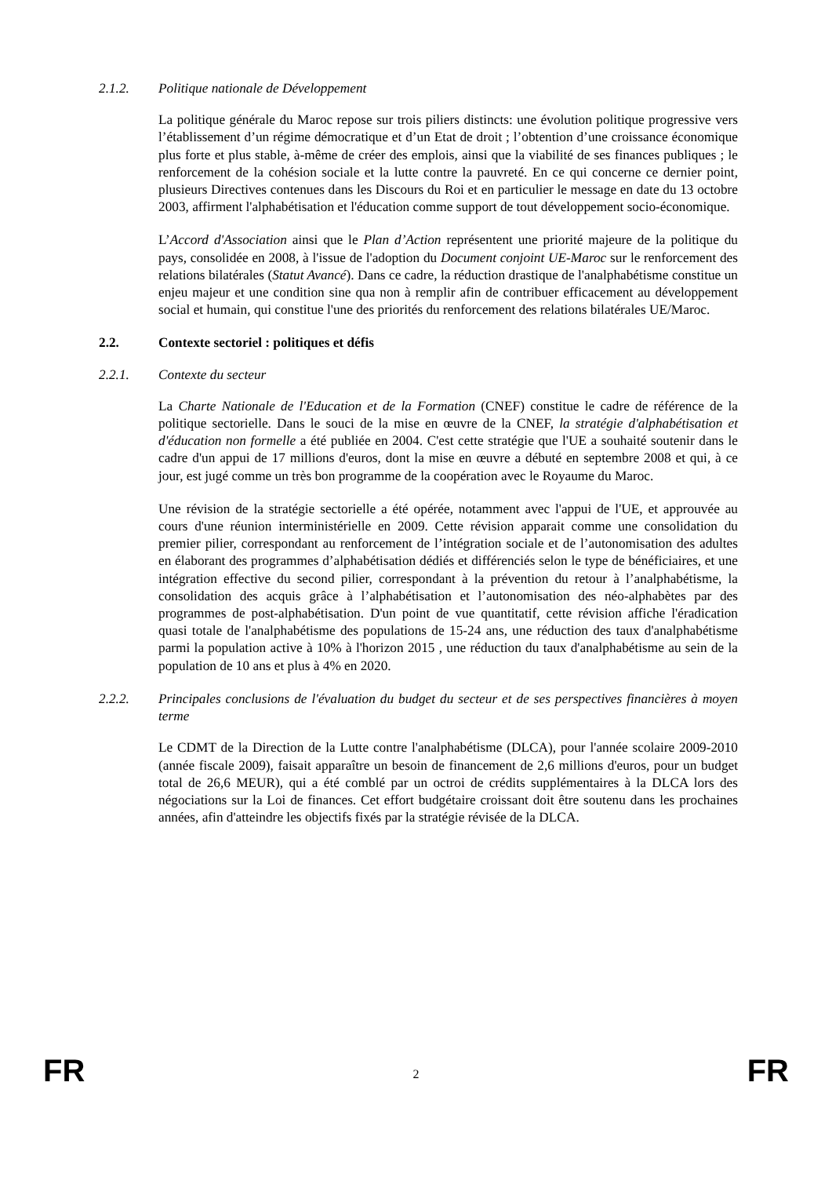2.1.2. Politique nationale de Développement
La politique générale du Maroc repose sur trois piliers distincts: une évolution politique progressive vers l’établissement d’un régime démocratique et d’un Etat de droit ; l’obtention d’une croissance économique plus forte et plus stable, à-même de créer des emplois, ainsi que la viabilité de ses finances publiques ; le renforcement de la cohésion sociale et la lutte contre la pauvreté. En ce qui concerne ce dernier point, plusieurs Directives contenues dans les Discours du Roi et en particulier le message en date du 13 octobre 2003, affirment l'alphabétisation et l'éducation comme support de tout développement socio-économique.
L’Accord d'Association ainsi que le Plan d’Action représentent une priorité majeure de la politique du pays, consolidée en 2008, à l'issue de l'adoption du Document conjoint UE-Maroc sur le renforcement des relations bilatérales (Statut Avancé). Dans ce cadre, la réduction drastique de l'analphabétisme constitue un enjeu majeur et une condition sine qua non à remplir afin de contribuer efficacement au développement social et humain, qui constitue l'une des priorités du renforcement des relations bilatérales UE/Maroc.
2.2. Contexte sectoriel : politiques et défis
2.2.1. Contexte du secteur
La Charte Nationale de l'Education et de la Formation (CNEF) constitue le cadre de référence de la politique sectorielle. Dans le souci de la mise en œuvre de la CNEF, la stratégie d'alphabétisation et d'éducation non formelle a été publiée en 2004. C'est cette stratégie que l'UE a souhaité soutenir dans le cadre d'un appui de 17 millions d'euros, dont la mise en œuvre a débuté en septembre 2008 et qui, à ce jour, est jugé comme un très bon programme de la coopération avec le Royaume du Maroc.
Une révision de la stratégie sectorielle a été opérée, notamment avec l'appui de l'UE, et approuvée au cours d'une réunion interministérielle en 2009. Cette révision apparait comme une consolidation du premier pilier, correspondant au renforcement de l’intégration sociale et de l’autonomisation des adultes en élaborant des programmes d’alphabétisation dédiés et différenciés selon le type de bénéficiaires, et une intégration effective du second pilier, correspondant à la prévention du retour à l’analphabétisme, la consolidation des acquis grâce à l’alphabétisation et l’autonomisation des néo-alphabètes par des programmes de post-alphabétisation. D'un point de vue quantitatif, cette révision affiche l'éradication quasi totale de l'analphabétisme des populations de 15-24 ans, une réduction des taux d'analphabétisme parmi la population active à 10% à l'horizon 2015 , une réduction du taux d'analphabétisme au sein de la population de 10 ans et plus à 4% en 2020.
2.2.2. Principales conclusions de l'évaluation du budget du secteur et de ses perspectives financières à moyen terme
Le CDMT de la Direction de la Lutte contre l'analphabétisme (DLCA), pour l'année scolaire 2009-2010 (année fiscale 2009), faisait apparaître un besoin de financement de 2,6 millions d'euros, pour un budget total de 26,6 MEUR), qui a été comblé par un octroi de crédits supplémentaires à la DLCA lors des négociations sur la Loi de finances. Cet effort budgétaire croissant doit être soutenu dans les prochaines années, afin d'atteindre les objectifs fixés par la stratégie révisée de la DLCA.
FR 2 FR